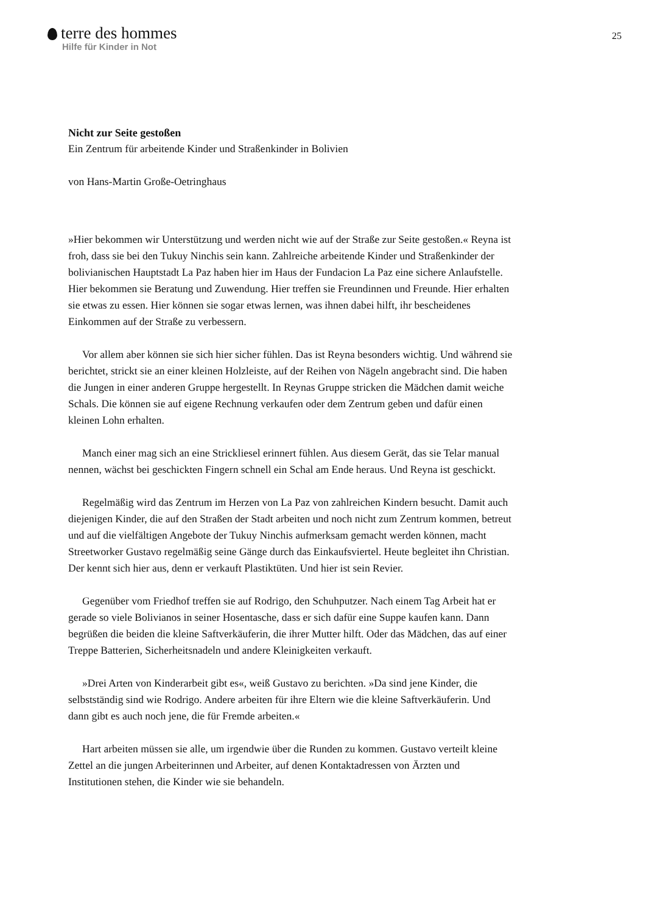terre des hommes
Hilfe für Kinder in Not
25
Nicht zur Seite gestoßen
Ein Zentrum für arbeitende Kinder und Straßenkinder in Bolivien
von Hans-Martin Große-Oetringhaus
»Hier bekommen wir Unterstützung und werden nicht wie auf der Straße zur Seite gestoßen.« Reyna ist froh, dass sie bei den Tukuy Ninchis sein kann. Zahlreiche arbeitende Kinder und Straßenkinder der bolivianischen Hauptstadt La Paz haben hier im Haus der Fundacion La Paz eine sichere Anlaufstelle. Hier bekommen sie Beratung und Zuwendung. Hier treffen sie Freundinnen und Freunde. Hier erhalten sie etwas zu essen. Hier können sie sogar etwas lernen, was ihnen dabei hilft, ihr bescheidenes Einkommen auf der Straße zu verbessern.
Vor allem aber können sie sich hier sicher fühlen. Das ist Reyna besonders wichtig. Und während sie berichtet, strickt sie an einer kleinen Holzleiste, auf der Reihen von Nägeln angebracht sind. Die haben die Jungen in einer anderen Gruppe hergestellt. In Reynas Gruppe stricken die Mädchen damit weiche Schals. Die können sie auf eigene Rechnung verkaufen oder dem Zentrum geben und dafür einen kleinen Lohn erhalten.
Manch einer mag sich an eine Strickliesel erinnert fühlen. Aus diesem Gerät, das sie Telar manual nennen, wächst bei geschickten Fingern schnell ein Schal am Ende heraus. Und Reyna ist geschickt.
Regelmäßig wird das Zentrum im Herzen von La Paz von zahlreichen Kindern besucht. Damit auch diejenigen Kinder, die auf den Straßen der Stadt arbeiten und noch nicht zum Zentrum kommen, betreut und auf die vielfältigen Angebote der Tukuy Ninchis aufmerksam gemacht werden können, macht Streetworker Gustavo regelmäßig seine Gänge durch das Einkaufsviertel. Heute begleitet ihn Christian. Der kennt sich hier aus, denn er verkauft Plastiktüten. Und hier ist sein Revier.
Gegenüber vom Friedhof treffen sie auf Rodrigo, den Schuhputzer. Nach einem Tag Arbeit hat er gerade so viele Bolivianos in seiner Hosentasche, dass er sich dafür eine Suppe kaufen kann. Dann begrüßen die beiden die kleine Saftverkäuferin, die ihrer Mutter hilft. Oder das Mädchen, das auf einer Treppe Batterien, Sicherheitsnadeln und andere Kleinigkeiten verkauft.
»Drei Arten von Kinderarbeit gibt es«, weiß Gustavo zu berichten. »Da sind jene Kinder, die selbstständig sind wie Rodrigo. Andere arbeiten für ihre Eltern wie die kleine Saftverkäuferin. Und dann gibt es auch noch jene, die für Fremde arbeiten.«
Hart arbeiten müssen sie alle, um irgendwie über die Runden zu kommen. Gustavo verteilt kleine Zettel an die jungen Arbeiterinnen und Arbeiter, auf denen Kontaktadressen von Ärzten und Institutionen stehen, die Kinder wie sie behandeln.